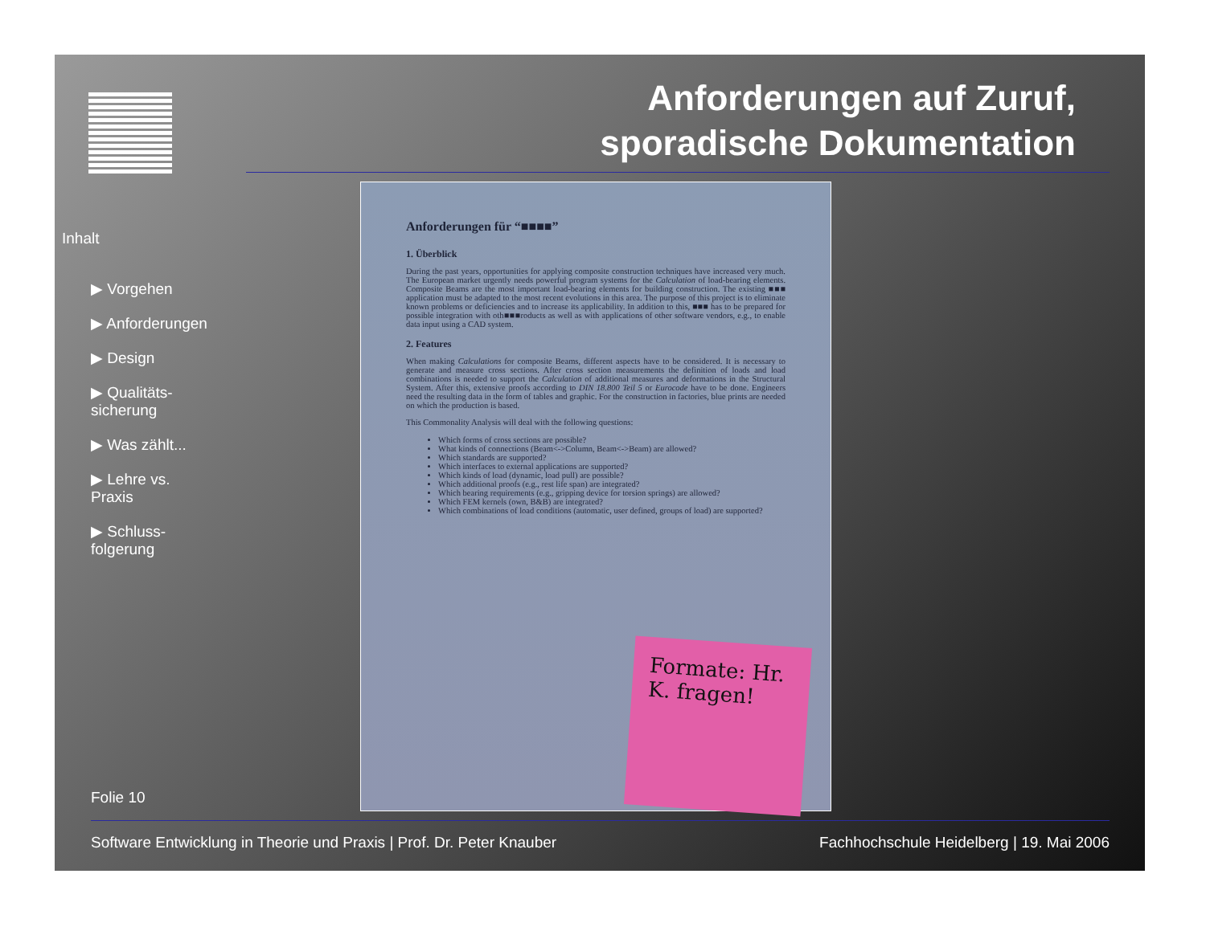Anforderungen auf Zuruf,
sporadische Dokumentation
Inhalt
▶ Vorgehen
▶ Anforderungen
▶ Design
▶ Qualitäts-
sicherung
▶ Was zählt...
▶ Lehre vs.
Praxis
▶ Schluss-
folgerung
Anforderungen für “■■■■”
1. Überblick
During the past years, opportunities for applying composite construction techniques have increased very much. The European market urgently needs powerful program systems for the Calculation of load-bearing elements. Composite Beams are the most important load-bearing elements for building construction. The existing ■■■ application must be adapted to the most recent evolutions in this area. The purpose of this project is to eliminate known problems or deficiencies and to increase its applicability. In addition to this, ■■■ has to be prepared for possible integration with oth■■■roducts as well as with applications of other software vendors, e.g., to enable data input using a CAD system.
2. Features
When making Calculations for composite Beams, different aspects have to be considered. It is necessary to generate and measure cross sections. After cross section measurements the definition of loads and load combinations is needed to support the Calculation of additional measures and deformations in the Structural System. After this, extensive proofs according to DIN 18.800 Teil 5 or Eurocode have to be done. Engineers need the resulting data in the form of tables and graphic. For the construction in factories, blue prints are needed on which the production is based.
This Commonality Analysis will deal with the following questions:
Which forms of cross sections are possible?
What kinds of connections (Beam<->Column, Beam<->Beam) are allowed?
Which standards are supported?
Which interfaces to external applications are supported?
Which kinds of load (dynamic, load pull) are possible?
Which additional proofs (e.g., rest life span) are integrated?
Which bearing requirements (e.g., gripping device for torsion springs) are allowed?
Which FEM kernels (own, B&B) are integrated?
Which combinations of load conditions (automatic, user defined, groups of load) are supported?
Formate: Hr. K. fragen!
Folie 10
Software Entwicklung in Theorie und Praxis | Prof. Dr. Peter Knauber Fachhochschule Heidelberg | 19. Mai 2006